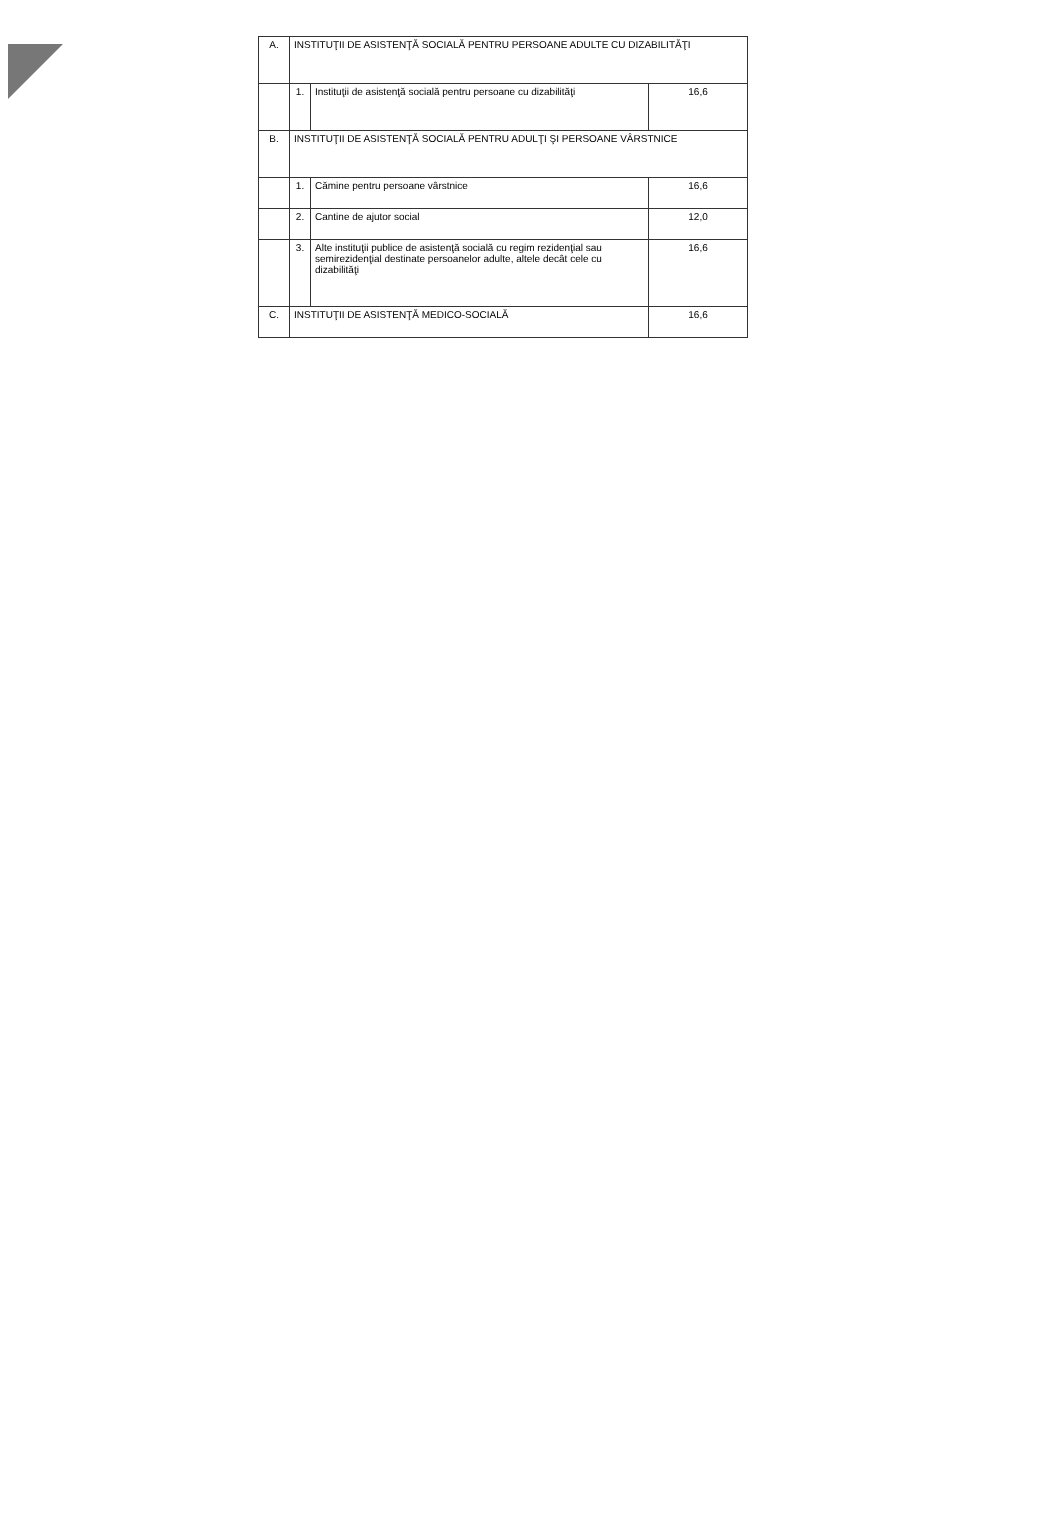| A. | INSTITUŢII DE ASISTENŢĂ SOCIALĂ PENTRU PERSOANE ADULTE CU DIZABILITĂŢI | | |
| | 1. | Instituţii de asistenţă socială pentru persoane cu dizabilităţi | 16,6 |
| B. | INSTITUŢII DE ASISTENŢĂ SOCIALĂ PENTRU ADULŢI ŞI PERSOANE VÂRSTNICE | | |
| | 1. | Cămine pentru persoane vârstnice | 16,6 |
| | 2. | Cantine de ajutor social | 12,0 |
| | 3. | Alte instituţii publice de asistenţă socială cu regim rezidenţial sau semirezidenţial destinate persoanelor adulte, altele decât cele cu dizabilităţi | 16,6 |
| C. | INSTITUŢII DE ASISTENŢĂ MEDICO-SOCIALĂ | | 16,6 |